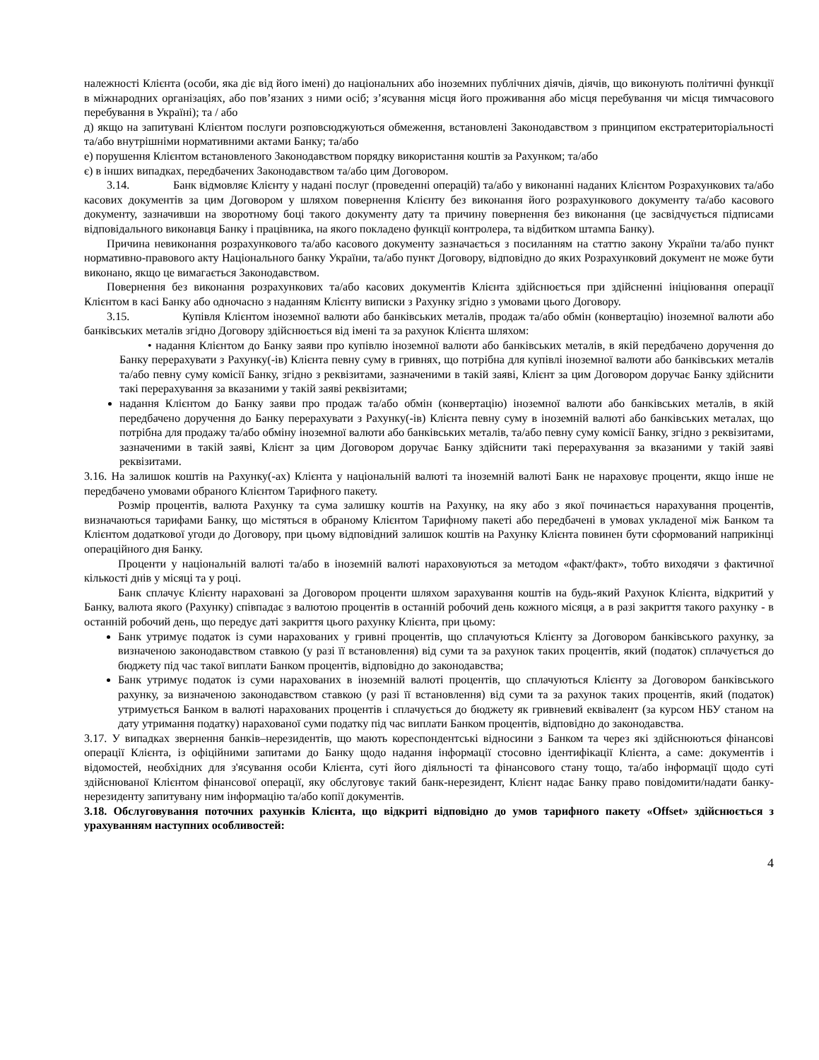належності Клієнта (особи, яка діє від його імені) до національних або іноземних публічних діячів, діячів, що виконують політичні функції в міжнародних організаціях, або пов’язаних з ними осіб; з’ясування місця його проживання або місця перебування чи місця тимчасового перебування в Україні); та / або
д) якщо на запитувані Клієнтом послуги розповсюджуються обмеження, встановлені Законодавством з принципом екстратериторіальності та/або внутрішніми нормативними актами Банку; та/або
е) порушення Клієнтом встановленого Законодавством порядку використання коштів за Рахунком; та/або
є) в інших випадках, передбачених Законодавством та/або цим Договором.
3.14. Банк відмовляє Клієнту у надані послуг (проведенні операцій) та/або у виконанні наданих Клієнтом Розрахункових та/або касових документів за цим Договором у шляхом повернення Клієнту без виконання його розрахункового документу та/або касового документу, зазначивши на зворотному боці такого документу дату та причину повернення без виконання (це засвідчується підписами відповідального виконавця Банку і працівника, на якого покладено функції контролера, та відбитком штампа Банку).
Причина невиконання розрахункового та/або касового документу зазначається з посиланням на статтю закону України та/або пункт нормативно-правового акту Національного банку України, та/або пункт Договору, відповідно до яких Розрахунковий документ не може бути виконано, якщо це вимагається Законодавством.
Повернення без виконання розрахункових та/або касових документів Клієнта здійснюється при здійсненні ініціювання операції Клієнтом в касі Банку або одночасно з наданням Клієнту виписки з Рахунку згідно з умовами цього Договору.
3.15. Купівля Клієнтом іноземної валюти або банківських металів, продаж та/або обмін (конвертацію) іноземної валюти або банківських металів згідно Договору здійснюється від імені та за рахунок Клієнта шляхом:
• надання Клієнтом до Банку заяви про купівлю іноземної валюти або банківських металів, в якій передбачено доручення до Банку перерахувати з Рахунку(-ів) Клієнта певну суму в гривнях, що потрібна для купівлі іноземної валюти або банківських металів та/або певну суму комісії Банку, згідно з реквізитами, зазначеними в такій заяві, Клієнт за цим Договором доручає Банку здійснити такі перерахування за вказаними у такій заяві реквізитами;
надання Клієнтом до Банку заяви про продаж та/або обмін (конвертацію) іноземної валюти або банківських металів, в якій передбачено доручення до Банку перерахувати з Рахунку(-ів) Клієнта певну суму в іноземній валюті або банківських металах, що потрібна для продажу та/або обміну іноземної валюти або банківських металів, та/або певну суму комісії Банку, згідно з реквізитами, зазначеними в такій заяві, Клієнт за цим Договором доручає Банку здійснити такі перерахування за вказаними у такій заяві реквізитами.
3.16. На залишок коштів на Рахунку(-ах) Клієнта у національній валюті та іноземній валюті Банк не нараховує проценти, якщо інше не передбачено умовами обраного Клієнтом Тарифного пакету.
Розмір процентів, валюта Рахунку та сума залишку коштів на Рахунку, на яку або з якої починається нарахування процентів, визначаються тарифами Банку, що містяться в обраному Клієнтом Тарифному пакеті або передбачені в умовах укладеної між Банком та Клієнтом додаткової угоди до Договору, при цьому відповідний залишок коштів на Рахунку Клієнта повинен бути сформований наприкінці операційного дня Банку.
Проценти у національній валюті та/або в іноземній валюті нараховуються за методом «факт/факт», тобто виходячи з фактичної кількості днів у місяці та у році.
Банк сплачує Клієнту нараховані за Договором проценти шляхом зарахування коштів на будь-який Рахунок Клієнта, відкритий у Банку, валюта якого (Рахунку) співпадає з валютою процентів в останній робочий день кожного місяця, а в разі закриття такого рахунку - в останній робочий день, що передує даті закриття цього рахунку Клієнта, при цьому:
Банк утримує податок із суми нарахованих у гривні процентів, що сплачуються Клієнту за Договором банківського рахунку, за визначеною законодавством ставкою (у разі її встановлення) від суми та за рахунок таких процентів, який (податок) сплачується до бюджету під час такої виплати Банком процентів, відповідно до законодавства;
Банк утримує податок із суми нарахованих в іноземній валюті процентів, що сплачуються Клієнту за Договором банківського рахунку, за визначеною законодавством ставкою (у разі її встановлення) від суми та за рахунок таких процентів, який (податок) утримується Банком в валюті нарахованих процентів і сплачується до бюджету як гривневий еквівалент (за курсом НБУ станом на дату утримання податку) нарахованої суми податку під час виплати Банком процентів, відповідно до законодавства.
3.17. У випадках звернення банків–нерезидентів, що мають кореспондентські відносини з Банком та через які здійснюються фінансові операції Клієнта, із офіційними запитами до Банку щодо надання інформації стосовно ідентифікації Клієнта, а саме: документів і відомостей, необхідних для з'ясування особи Клієнта, суті його діяльності та фінансового стану тощо, та/або інформації щодо суті здійснюваної Клієнтом фінансової операції, яку обслуговує такий банк-нерезидент, Клієнт надає Банку право повідомити/надати банку-нерезиденту запитувану ним інформацію та/або копії документів.
3.18. Обслуговування поточних рахунків Клієнта, що відкриті відповідно до умов тарифного пакету «Offset» здійснюється з урахуванням наступних особливостей:
4